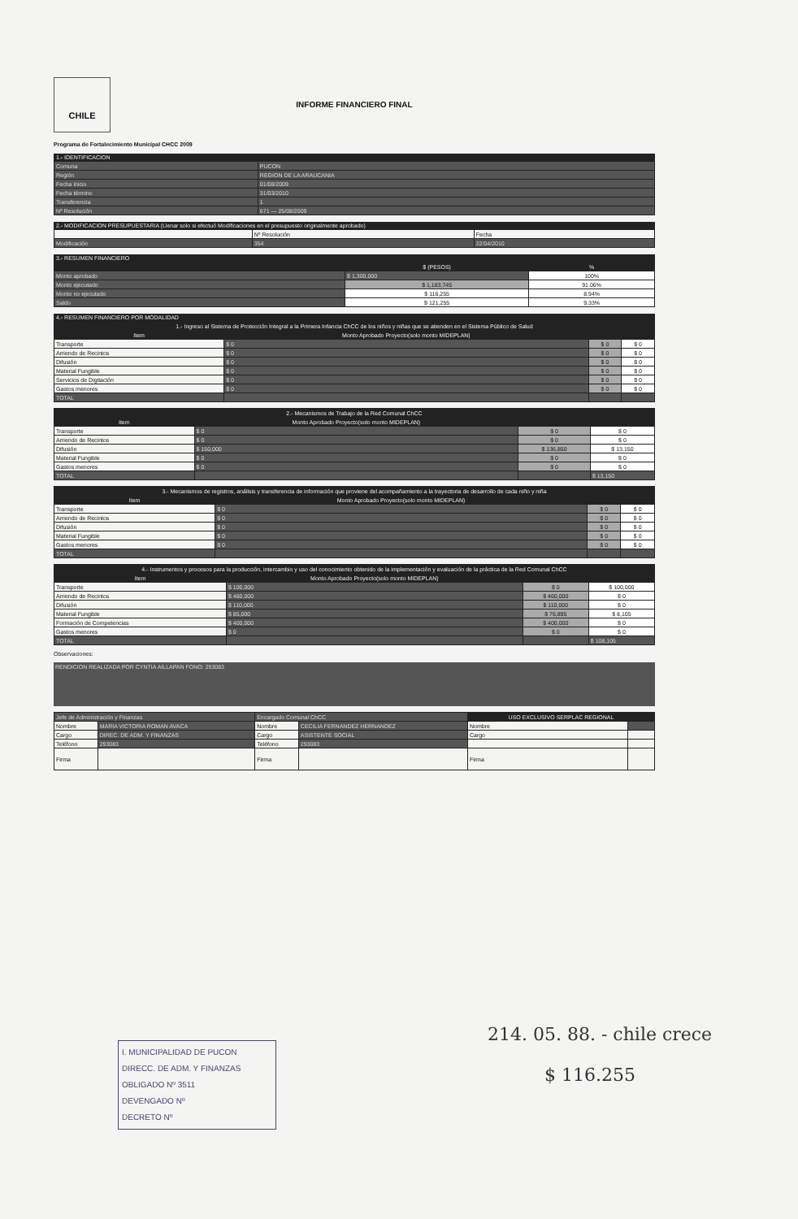CHILE
INFORME FINANCIERO FINAL
Programa de Fortalecimiento Municipal CHCC 2009
1.- IDENTIFICACION
| Comuna | PUCON |
| Región | REGION DE LA ARAUCANIA |
| Fecha inicio | 01/08/2009 |
| Fecha término | 31/03/2010 |
| Transferencia | 1 |
| Nº Resolución | 671 — 25/08/2009 |
2.- MODIFICACION PRESUPUESTARIA (Llenar solo si efectuó Modificaciones en el presupuesto originalmente aprobado)
| | Nº Resolución | Fecha |
| Modificación | 354 | 22/04/2010 |
3.- RESUMEN FINANCIERO
| | $ (PESOS) | % |
| --- | --- | --- |
| Monto aprobado | $ 1,300,000 | 100% |
| Monto ejecutado | $ 1,183,745 | 91.06% |
| Monto no ejecutado | $ 116,255 | 8.94% |
| Saldo | $ 121,255 | 9.33% |
4.- RESUMEN FINANCIERO POR MODALIDAD
| 1.- Ingreso al Sistema de Protección Integral a la Primera Infancia ChCC de los niños y niñas que se atienden en el Sistema Público de Salud | | | |
| --- | --- | --- | --- |
| Item | Monto Aprobado Proyecto(solo monto MIDEPLAN) | | |
| Transporte | $ 0 | $ 0 | $ 0 |
| Arriendo de Recintos | $ 0 | $ 0 | $ 0 |
| Difusión | $ 0 | $ 0 | $ 0 |
| Material Fungible | $ 0 | $ 0 | $ 0 |
| Servicios de Digitación | $ 0 | $ 0 | $ 0 |
| Gastos menores | $ 0 | $ 0 | $ 0 |
| TOTAL | | | |
| 2.- Mecanismos de Trabajo de la Red Comunal ChCC | | | |
| --- | --- | --- | --- |
| Item | Monto Aprobado Proyecto(solo monto MIDEPLAN) | | |
| Transporte | $ 0 | $ 0 | $ 0 |
| Arriendo de Recintos | $ 0 | $ 0 | $ 0 |
| Difusión | $ 150,000 | $ 136,850 | $ 13,150 |
| Material Fungible | $ 0 | $ 0 | $ 0 |
| Gastos menores | $ 0 | $ 0 | $ 0 |
| TOTAL | | | $ 13,150 |
| 3.- Mecanismos de registros, análisis y transferencia de información que proviene del acompañamiento a la trayectoria de desarrollo de cada niño y niña | | | |
| --- | --- | --- | --- |
| Item | Monto Aprobado Proyecto(solo monto MIDEPLAN) | | |
| Transporte | $ 0 | $ 0 | $ 0 |
| Arriendo de Recintos | $ 0 | $ 0 | $ 0 |
| Difusión | $ 0 | $ 0 | $ 0 |
| Material Fungible | $ 0 | $ 0 | $ 0 |
| Gastos menores | $ 0 | $ 0 | $ 0 |
| TOTAL | | | |
| 4.- Instrumentos y procesos para la producción, intercambio y uso del conocimiento obtenido de la implementación y evaluación de la práctica de la Red Comunal ChCC | | | |
| --- | --- | --- | --- |
| Item | Monto Aprobado Proyecto(solo monto MIDEPLAN) | | |
| Transporte | $ 100,000 | $ 0 | $ 100,000 |
| Arriendo de Recintos | $ 460,000 | $ 460,000 | $ 0 |
| Difusión | $ 110,000 | $ 110,000 | $ 0 |
| Material Fungible | $ 85,000 | $ 76,895 | $ 8,105 |
| Formación de Competencias | $ 400,000 | $ 400,000 | $ 0 |
| Gastos menores | $ 0 | $ 0 | $ 0 |
| TOTAL | | | $ 108,105 |
Observaciones:
RENDICION REALIZADA POR CYNTIA AILLAPAN FONO: 293083
| Jefe de Administración y Finanzas | | Encargado Comunal ChCC | | USO EXCLUSIVO SERPLAC REGIONAL | |
| Nombre | MARIA VICTORIA ROMAN AVACA | Nombre | CECILIA FERNANDEZ HERNANDEZ | Nombre | |
| Cargo | DIREC. DE ADM. Y FINANZAS | Cargo | ASISTENTE SOCIAL | Cargo | |
| Teléfono | 293083 | Teléfono | 293083 | | |
| Firma | | Firma | | Firma | |
I. MUNICIPALIDAD DE PUCON
DIRECC. DE ADM. Y FINANZAS
OBLIGADO Nº 3511
DEVENGADO Nº
DECRETO Nº
214. 05. 88. - chile crece
$ 116.255